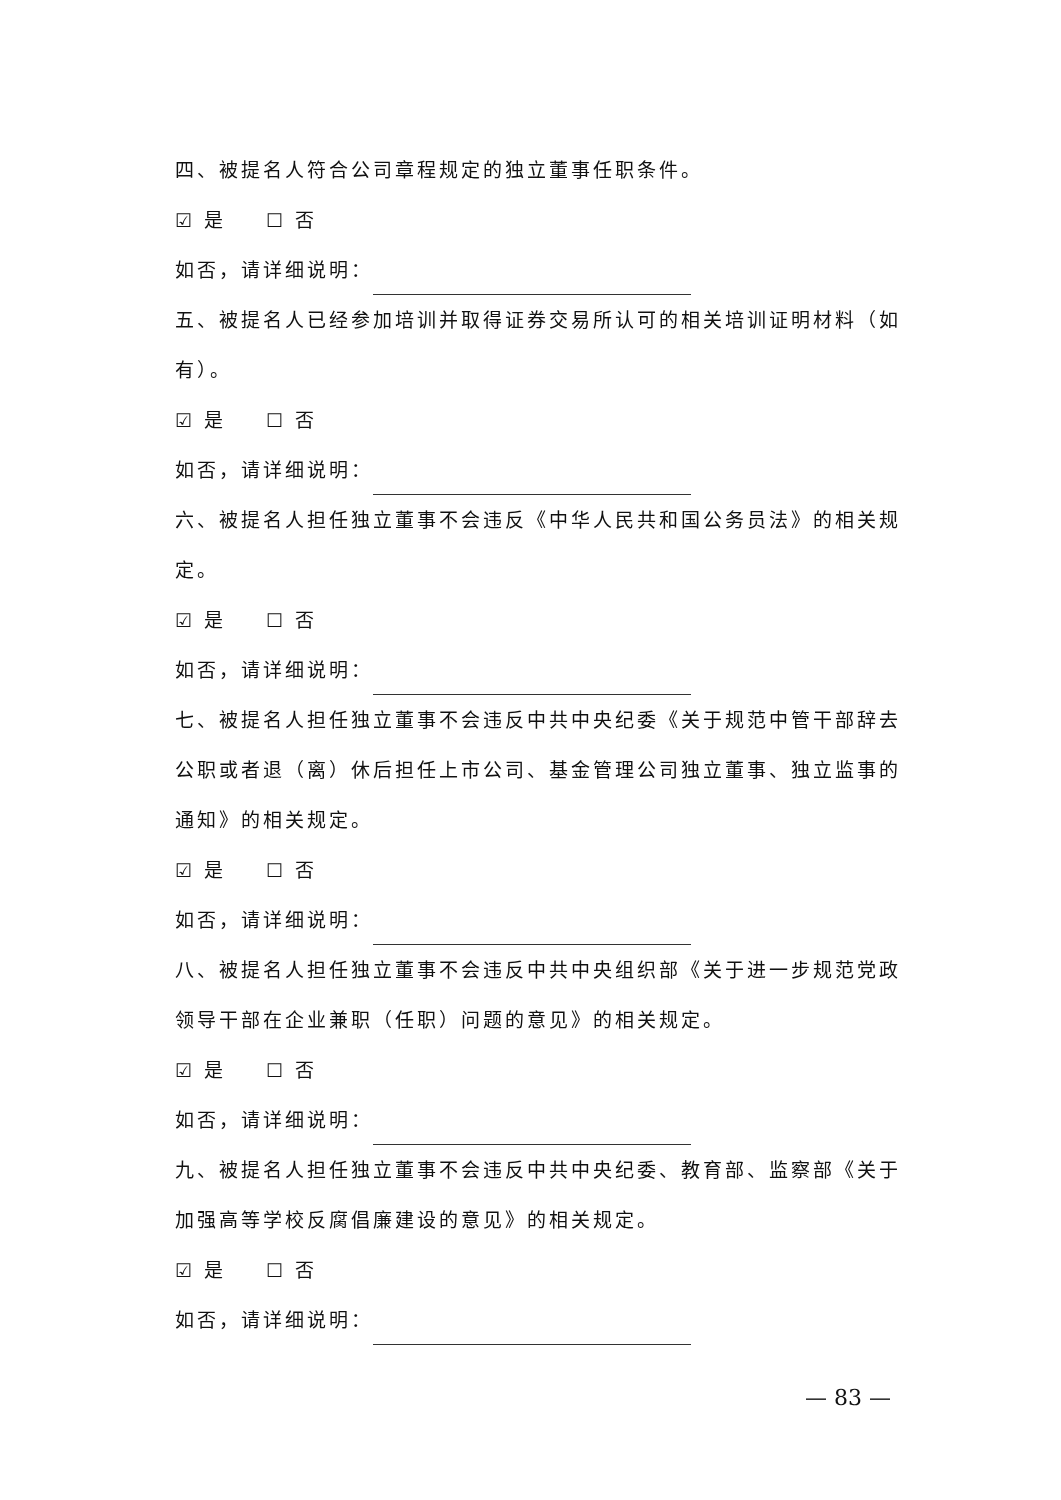四、被提名人符合公司章程规定的独立董事任职条件。
☑ 是 ☐ 否
如否，请详细说明：
五、被提名人已经参加培训并取得证券交易所认可的相关培训证明材料（如有）。
☑ 是 ☐ 否
如否，请详细说明：
六、被提名人担任独立董事不会违反《中华人民共和国公务员法》的相关规定。
☑ 是 ☐ 否
如否，请详细说明：
七、被提名人担任独立董事不会违反中共中央纪委《关于规范中管干部辞去公职或者退（离）休后担任上市公司、基金管理公司独立董事、独立监事的通知》的相关规定。
☑ 是 ☐ 否
如否，请详细说明：
八、被提名人担任独立董事不会违反中共中央组织部《关于进一步规范党政领导干部在企业兼职（任职）问题的意见》的相关规定。
☑ 是 ☐ 否
如否，请详细说明：
九、被提名人担任独立董事不会违反中共中央纪委、教育部、监察部《关于加强高等学校反腐倡廉建设的意见》的相关规定。
☑ 是 ☐ 否
如否，请详细说明：
— 83 —